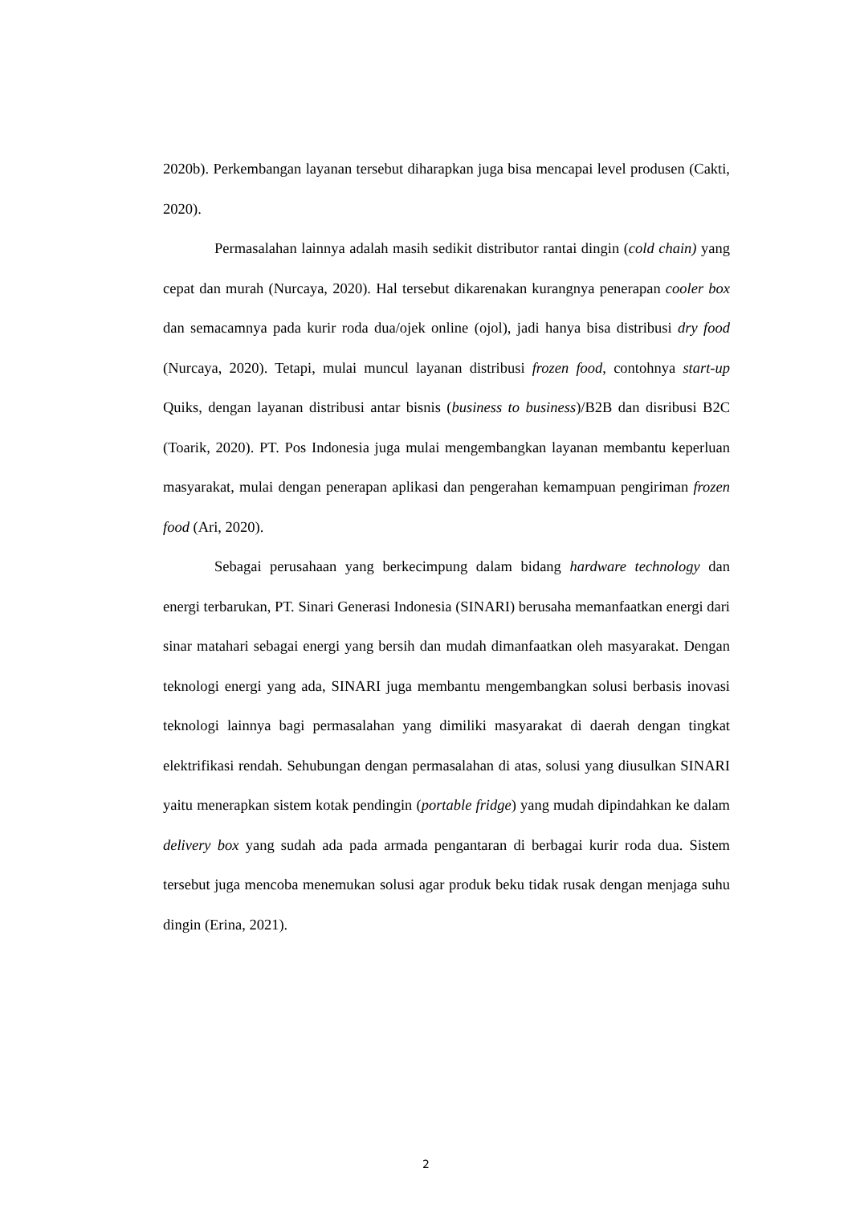2020b). Perkembangan layanan tersebut diharapkan juga bisa mencapai level produsen (Cakti, 2020).
Permasalahan lainnya adalah masih sedikit distributor rantai dingin (cold chain) yang cepat dan murah (Nurcaya, 2020). Hal tersebut dikarenakan kurangnya penerapan cooler box dan semacamnya pada kurir roda dua/ojek online (ojol), jadi hanya bisa distribusi dry food (Nurcaya, 2020). Tetapi, mulai muncul layanan distribusi frozen food, contohnya start-up Quiks, dengan layanan distribusi antar bisnis (business to business)/B2B dan disribusi B2C (Toarik, 2020). PT. Pos Indonesia juga mulai mengembangkan layanan membantu keperluan masyarakat, mulai dengan penerapan aplikasi dan pengerahan kemampuan pengiriman frozen food (Ari, 2020).
Sebagai perusahaan yang berkecimpung dalam bidang hardware technology dan energi terbarukan, PT. Sinari Generasi Indonesia (SINARI) berusaha memanfaatkan energi dari sinar matahari sebagai energi yang bersih dan mudah dimanfaatkan oleh masyarakat. Dengan teknologi energi yang ada, SINARI juga membantu mengembangkan solusi berbasis inovasi teknologi lainnya bagi permasalahan yang dimiliki masyarakat di daerah dengan tingkat elektrifikasi rendah. Sehubungan dengan permasalahan di atas, solusi yang diusulkan SINARI yaitu menerapkan sistem kotak pendingin (portable fridge) yang mudah dipindahkan ke dalam delivery box yang sudah ada pada armada pengantaran di berbagai kurir roda dua. Sistem tersebut juga mencoba menemukan solusi agar produk beku tidak rusak dengan menjaga suhu dingin (Erina, 2021).
2